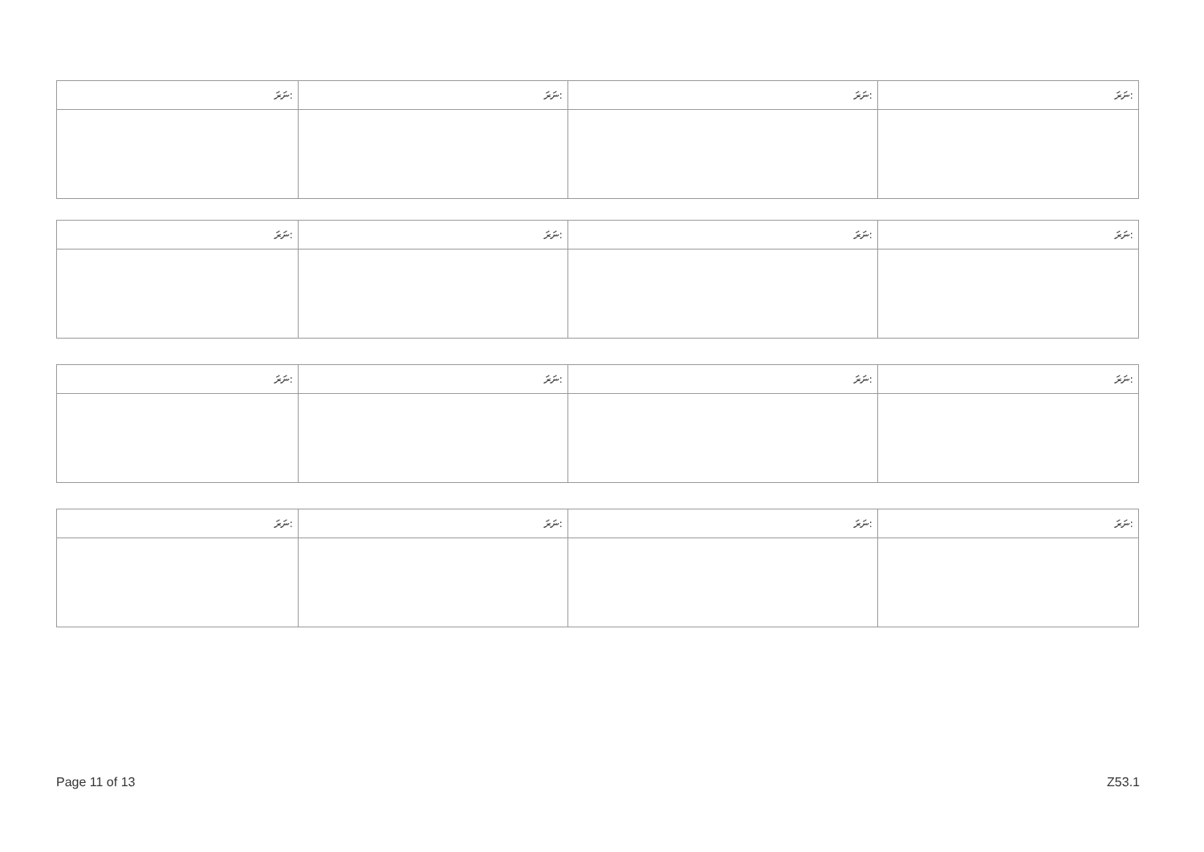| ނަރަ: | ނަރަ: | ނަރަ: | ނަރަ: |
| --- | --- | --- | --- |
| ނަރަ: | ނަރަ: | ނަރަ: | ނަރަ: |
| --- | --- | --- | --- |
| ނަރަ: | ނަރަ: | ނަރަ: | ނަރަ: |
| --- | --- | --- | --- |
| ނަރަ: | ނަރަ: | ނަރަ: | ނަރަ: |
| --- | --- | --- | --- |
Page 11 of 13 Z53.1